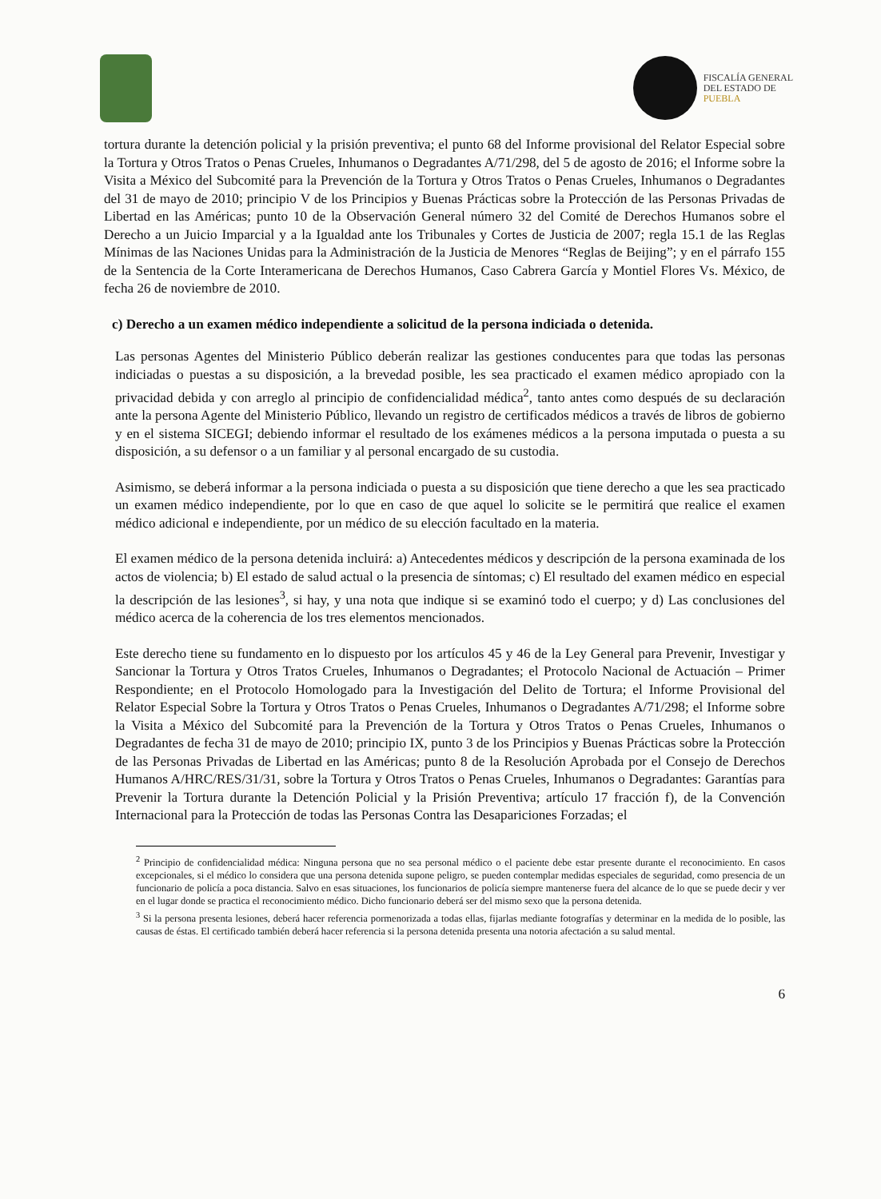FISCALÍA GENERAL
DEL ESTADO DE
PUEBLA
tortura durante la detención policial y la prisión preventiva; el punto 68 del Informe provisional del Relator Especial sobre la Tortura y Otros Tratos o Penas Crueles, Inhumanos o Degradantes A/71/298, del 5 de agosto de 2016; el Informe sobre la Visita a México del Subcomité para la Prevención de la Tortura y Otros Tratos o Penas Crueles, Inhumanos o Degradantes del 31 de mayo de 2010; principio V de los Principios y Buenas Prácticas sobre la Protección de las Personas Privadas de Libertad en las Américas; punto 10 de la Observación General número 32 del Comité de Derechos Humanos sobre el Derecho a un Juicio Imparcial y a la Igualdad ante los Tribunales y Cortes de Justicia de 2007; regla 15.1 de las Reglas Mínimas de las Naciones Unidas para la Administración de la Justicia de Menores “Reglas de Beijing”; y en el párrafo 155 de la Sentencia de la Corte Interamericana de Derechos Humanos, Caso Cabrera García y Montiel Flores Vs. México, de fecha 26 de noviembre de 2010.
c) Derecho a un examen médico independiente a solicitud de la persona indiciada o detenida.
Las personas Agentes del Ministerio Público deberán realizar las gestiones conducentes para que todas las personas indiciadas o puestas a su disposición, a la brevedad posible, les sea practicado el examen médico apropiado con la privacidad debida y con arreglo al principio de confidencialidad médica<sup>2</sup>, tanto antes como después de su declaración ante la persona Agente del Ministerio Público, llevando un registro de certificados médicos a través de libros de gobierno y en el sistema SICEGI; debiendo informar el resultado de los exámenes médicos a la persona imputada o puesta a su disposición, a su defensor o a un familiar y al personal encargado de su custodia.
Asimismo, se deberá informar a la persona indiciada o puesta a su disposición que tiene derecho a que les sea practicado un examen médico independiente, por lo que en caso de que aquel lo solicite se le permitirá que realice el examen médico adicional e independiente, por un médico de su elección facultado en la materia.
El examen médico de la persona detenida incluirá: a) Antecedentes médicos y descripción de la persona examinada de los actos de violencia; b) El estado de salud actual o la presencia de síntomas; c) El resultado del examen médico en especial la descripción de las lesiones<sup>3</sup>, si hay, y una nota que indique si se examinó todo el cuerpo; y d) Las conclusiones del médico acerca de la coherencia de los tres elementos mencionados.
Este derecho tiene su fundamento en lo dispuesto por los artículos 45 y 46 de la Ley General para Prevenir, Investigar y Sancionar la Tortura y Otros Tratos Crueles, Inhumanos o Degradantes; el Protocolo Nacional de Actuación – Primer Respondiente; en el Protocolo Homologado para la Investigación del Delito de Tortura; el Informe Provisional del Relator Especial Sobre la Tortura y Otros Tratos o Penas Crueles, Inhumanos o Degradantes A/71/298; el Informe sobre la Visita a México del Subcomité para la Prevención de la Tortura y Otros Tratos o Penas Crueles, Inhumanos o Degradantes de fecha 31 de mayo de 2010; principio IX, punto 3 de los Principios y Buenas Prácticas sobre la Protección de las Personas Privadas de Libertad en las Américas; punto 8 de la Resolución Aprobada por el Consejo de Derechos Humanos A/HRC/RES/31/31, sobre la Tortura y Otros Tratos o Penas Crueles, Inhumanos o Degradantes: Garantías para Prevenir la Tortura durante la Detención Policial y la Prisión Preventiva; artículo 17 fracción f), de la Convención Internacional para la Protección de todas las Personas Contra las Desapariciones Forzadas; el
<sup>2</sup> Principio de confidencialidad médica: Ninguna persona que no sea personal médico o el paciente debe estar presente durante el reconocimiento. En casos excepcionales, si el médico lo considera que una persona detenida supone peligro, se pueden contemplar medidas especiales de seguridad, como presencia de un funcionario de policía a poca distancia. Salvo en esas situaciones, los funcionarios de policía siempre mantenerse fuera del alcance de lo que se puede decir y ver en el lugar donde se practica el reconocimiento médico. Dicho funcionario deberá ser del mismo sexo que la persona detenida.
<sup>3</sup> Si la persona presenta lesiones, deberá hacer referencia pormenorizada a todas ellas, fijarlas mediante fotografías y determinar en la medida de lo posible, las causas de éstas. El certificado también deberá hacer referencia si la persona detenida presenta una notoria afectación a su salud mental.
6